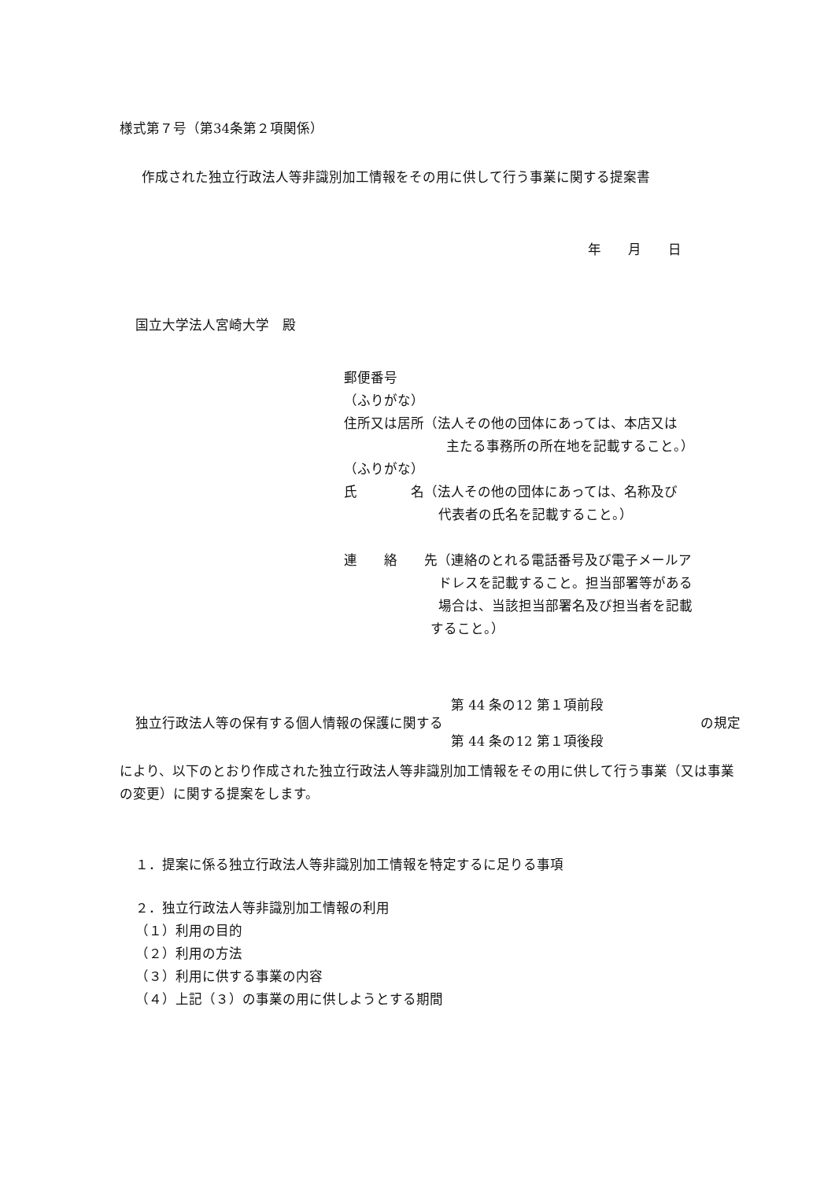様式第７号（第34条第２項関係）
作成された独立行政法人等非識別加工情報をその用に供して行う事業に関する提案書
年　　月　　日
国立大学法人宮崎大学　殿
郵便番号
（ふりがな）
住所又は居所（法人その他の団体にあっては、本店又は
主たる事務所の所在地を記載すること。）
（ふりがな）
氏　　　　名（法人その他の団体にあっては、名称及び
代表者の氏名を記載すること。）
連　　絡　　先（連絡のとれる電話番号及び電子メールア
ドレスを記載すること。担当部署等がある
場合は、当該担当部署名及び担当者を記載
すること。）
独立行政法人等の保有する個人情報の保護に関する 第 44 条の12 第１項前段
第 44 条の12 第１項後段 の規定
により、以下のとおり作成された独立行政法人等非識別加工情報をその用に供して行う事業（又は事業の変更）に関する提案をします。
１．提案に係る独立行政法人等非識別加工情報を特定するに足りる事項
２．独立行政法人等非識別加工情報の利用
（１）利用の目的
（２）利用の方法
（３）利用に供する事業の内容
（４）上記（３）の事業の用に供しようとする期間